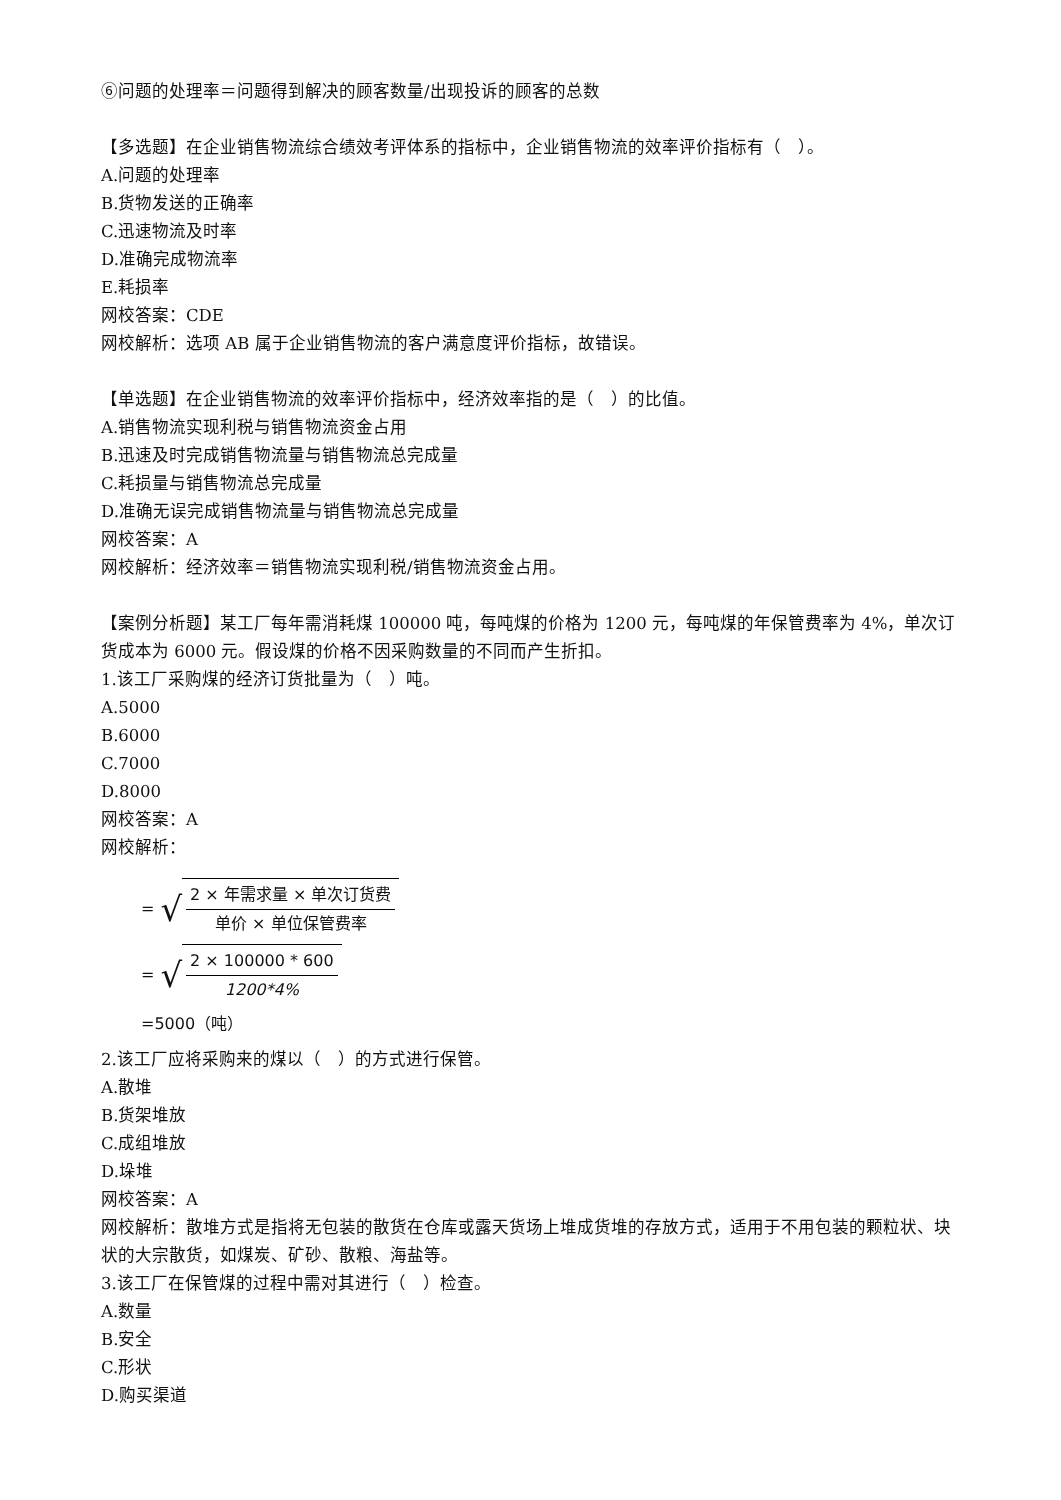⑥问题的处理率＝问题得到解决的顾客数量/出现投诉的顾客的总数
【多选题】在企业销售物流综合绩效考评体系的指标中，企业销售物流的效率评价指标有（　）。
A.问题的处理率
B.货物发送的正确率
C.迅速物流及时率
D.准确完成物流率
E.耗损率
网校答案：CDE
网校解析：选项 AB 属于企业销售物流的客户满意度评价指标，故错误。
【单选题】在企业销售物流的效率评价指标中，经济效率指的是（　）的比值。
A.销售物流实现利税与销售物流资金占用
B.迅速及时完成销售物流量与销售物流总完成量
C.耗损量与销售物流总完成量
D.准确无误完成销售物流量与销售物流总完成量
网校答案：A
网校解析：经济效率＝销售物流实现利税/销售物流资金占用。
【案例分析题】某工厂每年需消耗煤 100000 吨，每吨煤的价格为 1200 元，每吨煤的年保管费率为 4%，单次订货成本为 6000 元。假设煤的价格不因采购数量的不同而产生折扣。
1.该工厂采购煤的经济订货批量为（　）吨。
A.5000
B.6000
C.7000
D.8000
网校答案：A
网校解析：
= √ 2 × 年需求量 × 单次订货费 单价 × 单位保管费率
= √ 2 × 100000 * 600 1200*4%
=5000（吨）
2.该工厂应将采购来的煤以（　）的方式进行保管。
A.散堆
B.货架堆放
C.成组堆放
D.垛堆
网校答案：A
网校解析：散堆方式是指将无包装的散货在仓库或露天货场上堆成货堆的存放方式，适用于不用包装的颗粒状、块状的大宗散货，如煤炭、矿砂、散粮、海盐等。
3.该工厂在保管煤的过程中需对其进行（　）检查。
A.数量
B.安全
C.形状
D.购买渠道